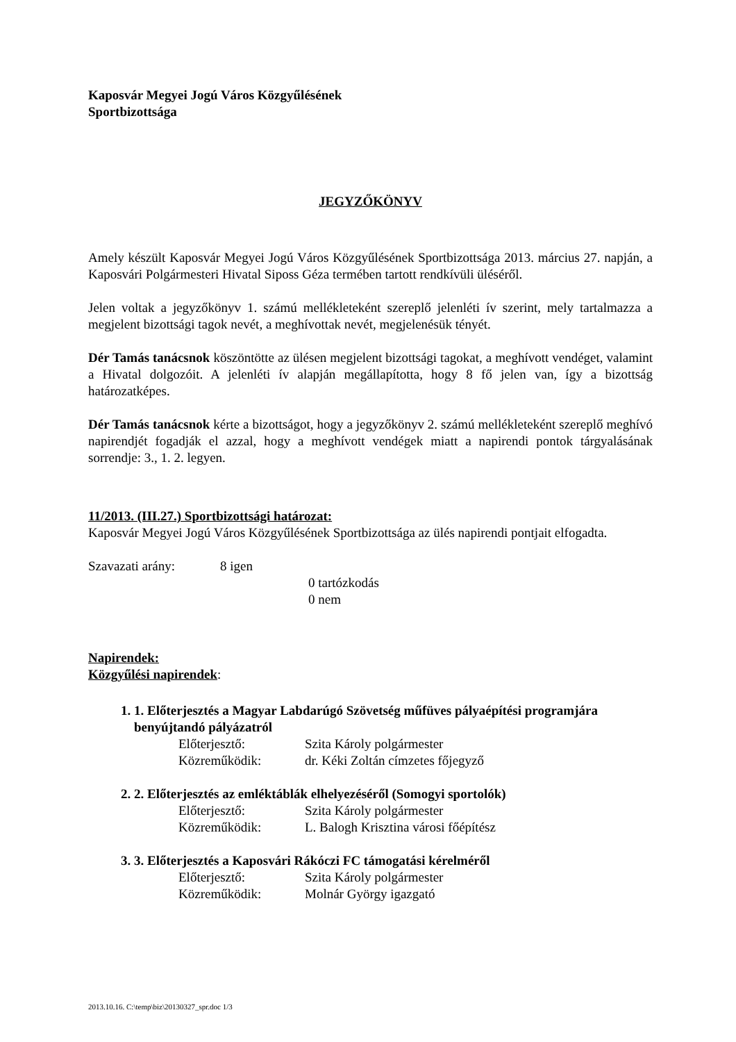Kaposvár Megyei Jogú Város Közgyűlésének
Sportbizottsága
JEGYZŐKÖNYV
Amely készült Kaposvár Megyei Jogú Város Közgyűlésének Sportbizottsága 2013. március 27. napján, a Kaposvári Polgármesteri Hivatal Siposs Géza termében tartott rendkívüli üléséről.
Jelen voltak a jegyzőkönyv 1. számú mellékleteként szereplő jelenléti ív szerint, mely tartalmazza a megjelent bizottsági tagok nevét, a meghívottak nevét, megjelenésük tényét.
Dér Tamás tanácsnok köszöntötte az ülésen megjelent bizottsági tagokat, a meghívott vendéget, valamint a Hivatal dolgozóit. A jelenléti ív alapján megállapította, hogy 8 fő jelen van, így a bizottság határozatképes.
Dér Tamás tanácsnok kérte a bizottságot, hogy a jegyzőkönyv 2. számú mellékleteként szereplő meghívó napirendjét fogadják el azzal, hogy a meghívott vendégek miatt a napirendi pontok tárgyalásának sorrendje: 3., 1. 2. legyen.
11/2013. (III.27.) Sportbizottsági határozat:
Kaposvár Megyei Jogú Város Közgyűlésének Sportbizottsága az ülés napirendi pontjait elfogadta.
| Szavazati arány: | 8 igen | |
| | | 0 tartózkodás |
| | | 0 nem |
Napirendek:
Közgyűlési napirendek:
1. 1. Előterjesztés a Magyar Labdarúgó Szövetség műfüves pályaépítési programjára benyújtandó pályázatról
| Előterjesztő: | Szita Károly polgármester |
| Közreműködik: | dr. Kéki Zoltán címzetes főjegyző |
2. 2. Előterjesztés az emléktáblák elhelyezéséről (Somogyi sportolók)
| Előterjesztő: | Szita Károly polgármester |
| Közreműködik: | L. Balogh Krisztina városi főépítész |
3. 3. Előterjesztés a Kaposvári Rákóczi FC támogatási kérelméről
| Előterjesztő: | Szita Károly polgármester |
| Közreműködik: | Molnár György igazgató |
2013.10.16. C:\temp\biz\20130327_spr.doc 1/3